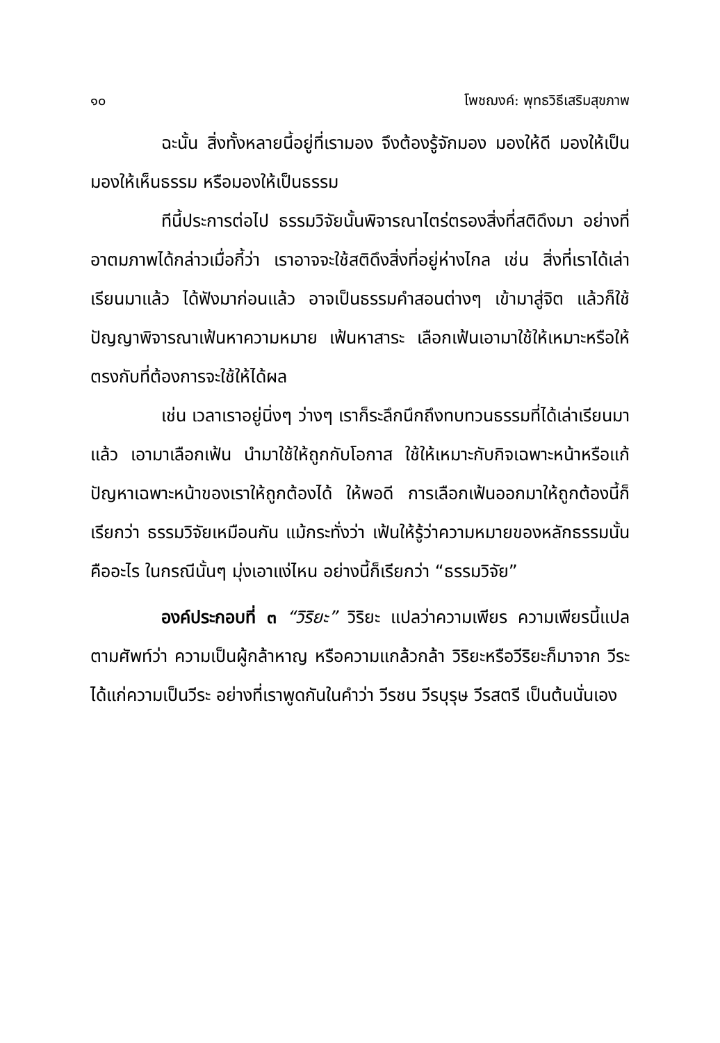๑๐ โพชฌงค์: พุทธวิธีเสริมสุขภาพ
ฉะนั้น สิ่งทั้งหลายนี้อยู่ที่เรามอง จึงต้องรู้จักมอง มองให้ดี มองให้เป็น มองให้เห็นธรรม หรือมองให้เป็นธรรม
ทีนี้ประการต่อไป ธรรมวิจัยนั้นพิจารณาไตร่ตรองสิ่งที่สติดึงมา อย่างที่อาตมภาพได้กล่าวเมื่อกี้ว่า เราอาจจะใช้สติดึงสิ่งที่อยู่ห่างไกล เช่น สิ่งที่เราได้เล่าเรียนมาแล้ว ได้ฟังมาก่อนแล้ว อาจเป็นธรรมคำสอนต่างๆ เข้ามาสู่จิต แล้วก็ใช้ปัญญาพิจารณาเฟ้นหาความหมาย เฟ้นหาสาระ เลือกเฟ้นเอามาใช้ให้เหมาะหรือให้ตรงกับที่ต้องการจะใช้ให้ได้ผล
เช่น เวลาเราอยู่นิ่งๆ ว่างๆ เราก็ระลึกนึกถึงทบทวนธรรมที่ได้เล่าเรียนมาแล้ว เอามาเลือกเฟ้น นำมาใช้ให้ถูกกับโอกาส ใช้ให้เหมาะกับกิจเฉพาะหน้าหรือแก้ปัญหาเฉพาะหน้าของเราให้ถูกต้องได้ ให้พอดี การเลือกเฟ้นออกมาให้ถูกต้องนี้ก็เรียกว่า ธรรมวิจัยเหมือนกัน แม้กระทั่งว่า เฟ้นให้รู้ว่าความหมายของหลักธรรมนั้นคืออะไร ในกรณีนั้นๆ มุ่งเอาแง่ไหน อย่างนี้ก็เรียกว่า “ธรรมวิจัย”
องค์ประกอบที่ ๓ “วิริยะ” วิริยะ แปลว่าความเพียร ความเพียรนี้แปลตามศัพท์ว่า ความเป็นผู้กล้าหาญ หรือความแกล้วกล้า วิริยะหรือวีริยะก็มาจาก วีระ ได้แก่ความเป็นวีระ อย่างที่เราพูดกันในคำว่า วีรชน วีรบุรุษ วีรสตรี เป็นต้นนั่นเอง